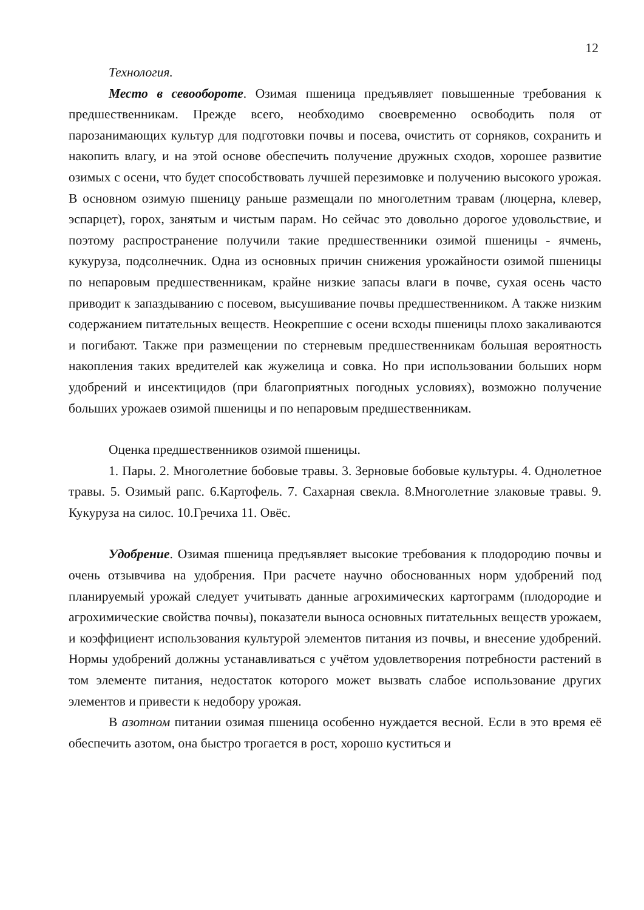12
Технология.
Место в севообороте. Озимая пшеница предъявляет повышенные требования к предшественникам. Прежде всего, необходимо своевременно освободить поля от парозанимающих культур для подготовки почвы и посева, очистить от сорняков, сохранить и накопить влагу, и на этой основе обеспечить получение дружных сходов, хорошее развитие озимых с осени, что будет способствовать лучшей перезимовке и получению высокого урожая. В основном озимую пшеницу раньше размещали по многолетним травам (люцерна, клевер, эспарцет), горох, занятым и чистым парам. Но сейчас это довольно дорогое удовольствие, и поэтому распространение получили такие предшественники озимой пшеницы - ячмень, кукуруза, подсолнечник. Одна из основных причин снижения урожайности озимой пшеницы по непаровым предшественникам, крайне низкие запасы влаги в почве, сухая осень часто приводит к запаздыванию с посевом, высушивание почвы предшественником. А также низким содержанием питательных веществ. Неокрепшие с осени всходы пшеницы плохо закаливаются и погибают. Также при размещении по стерневым предшественникам большая вероятность накопления таких вредителей как жужелица и совка. Но при использовании больших норм удобрений и инсектицидов (при благоприятных погодных условиях), возможно получение больших урожаев озимой пшеницы и по непаровым предшественникам.
Оценка предшественников озимой пшеницы.
1. Пары. 2. Многолетние бобовые травы. 3. Зерновые бобовые культуры. 4. Однолетное травы. 5. Озимый рапс. 6.Картофель. 7. Сахарная свекла. 8.Многолетние злаковые травы. 9. Кукуруза на силос. 10.Гречиха 11. Овёс.
Удобрение. Озимая пшеница предъявляет высокие требования к плодородию почвы и очень отзывчива на удобрения. При расчете научно обоснованных норм удобрений под планируемый урожай следует учитывать данные агрохимических картограмм (плодородие и агрохимические свойства почвы), показатели выноса основных питательных веществ урожаем, и коэффициент использования культурой элементов питания из почвы, и внесение удобрений. Нормы удобрений должны устанавливаться с учётом удовлетворения потребности растений в том элементе питания, недостаток которого может вызвать слабое использование других элементов и привести к недобору урожая.
В азотном питании озимая пшеница особенно нуждается весной. Если в это время её обеспечить азотом, она быстро трогается в рост, хорошо куститься и